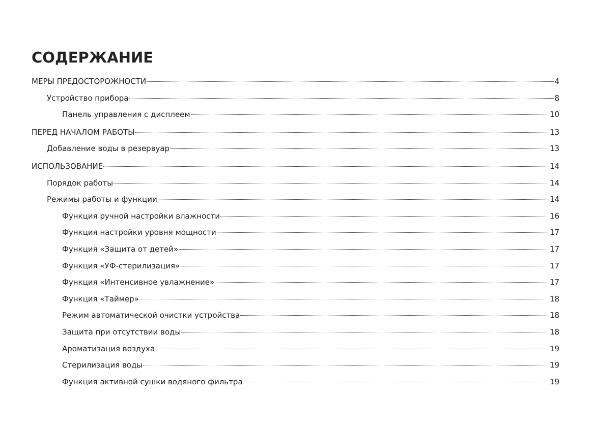СОДЕРЖАНИЕ
МЕРЫ ПРЕДОСТОРОЖНОСТИ 4
Устройство прибора 8
Панель управления с дисплеем 10
ПЕРЕД НАЧАЛОМ РАБОТЫ 13
Добавление воды в резервуар 13
ИСПОЛЬЗОВАНИЕ 14
Порядок работы 14
Режимы работы и функции 14
Функция ручной настройки влажности 16
Функция настройки уровня мощности 17
Функция «Защита от детей» 17
Функция «УФ-стерилизация» 17
Функция «Интенсивное увлажнение» 17
Функция «Таймер» 18
Режим автоматической очистки устройства 18
Защита при отсутствии воды 18
Ароматизация воздуха 19
Стерилизация воды 19
Функция активной сушки водяного фильтра 19